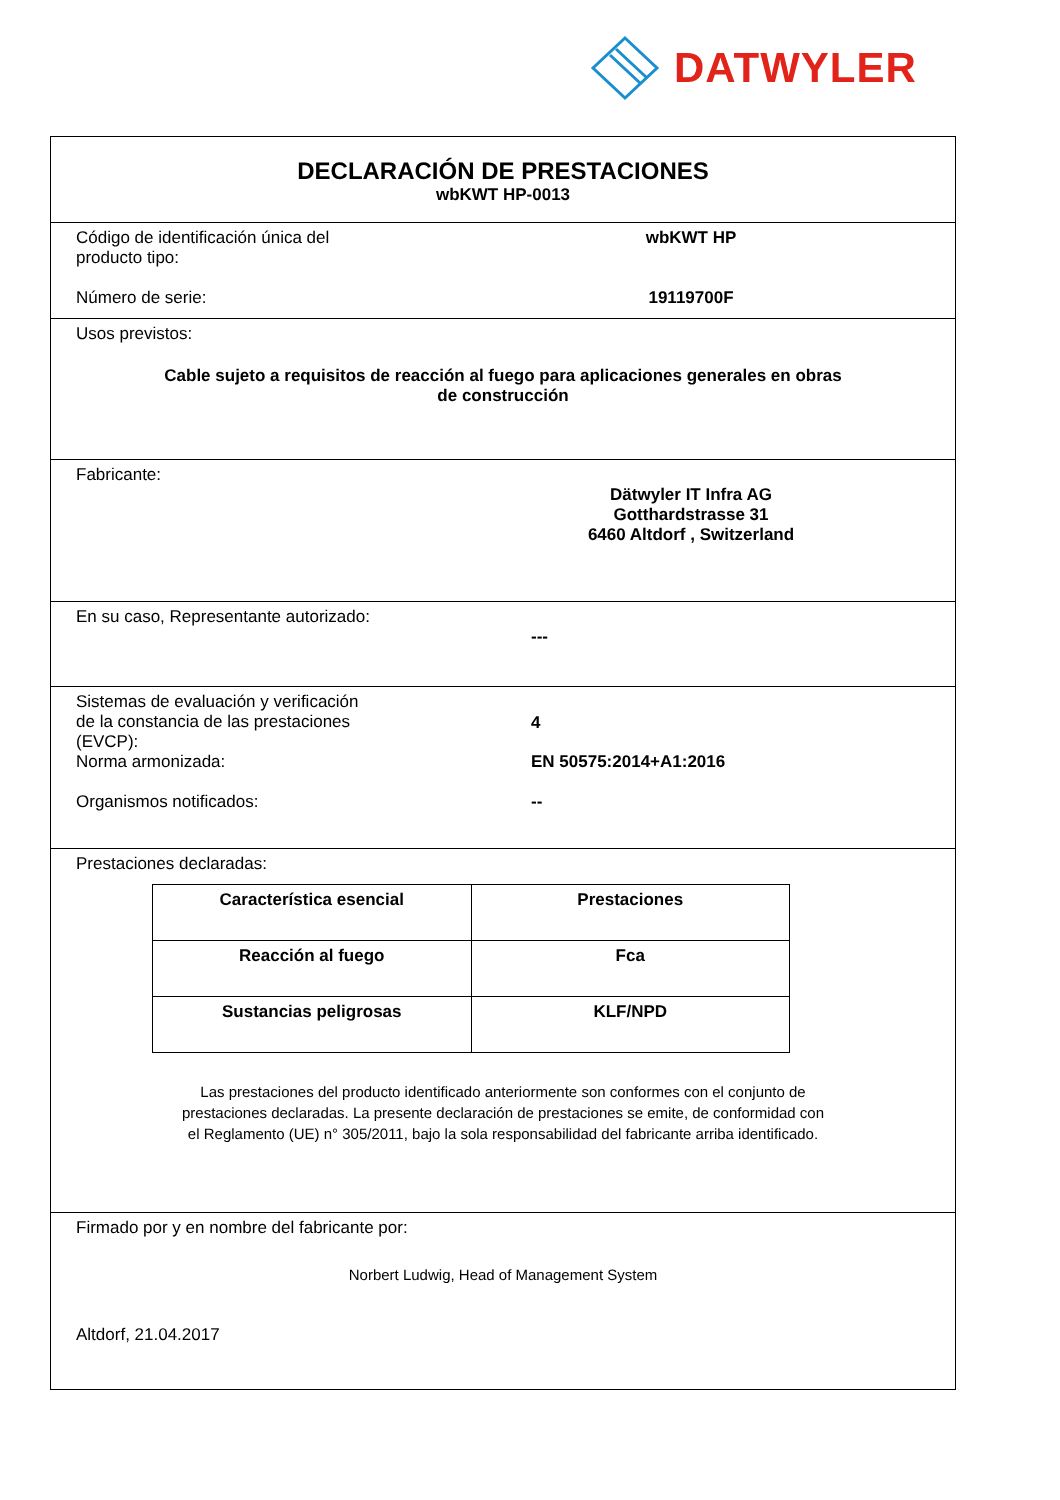DATWYLER
DECLARACIÓN DE PRESTACIONES
wbKWT HP-0013
Código de identificación única del
producto tipo:
wbKWT HP
Número de serie: 19119700F
Usos previstos:
Cable sujeto a requisitos de reacción al fuego para aplicaciones generales en obras
de construcción
Fabricante:
Dätwyler IT Infra AG
Gotthardstrasse 31
6460 Altdorf , Switzerland
En su caso, Representante autorizado:
---
Sistemas de evaluación y verificación
de la constancia de las prestaciones
(EVCP):
4
Norma armonizada: EN 50575:2014+A1:2016
Organismos notificados: --
Prestaciones declaradas:
| Característica esencial | Prestaciones |
| --- | --- |
| Reacción al fuego | Fca |
| Sustancias peligrosas | KLF/NPD |
Las prestaciones del producto identificado anteriormente son conformes con el conjunto de
prestaciones declaradas. La presente declaración de prestaciones se emite, de conformidad con
el Reglamento (UE) n° 305/2011, bajo la sola responsabilidad del fabricante arriba identificado.
Firmado por y en nombre del fabricante por:
Norbert Ludwig, Head of Management System
Altdorf, 21.04.2017